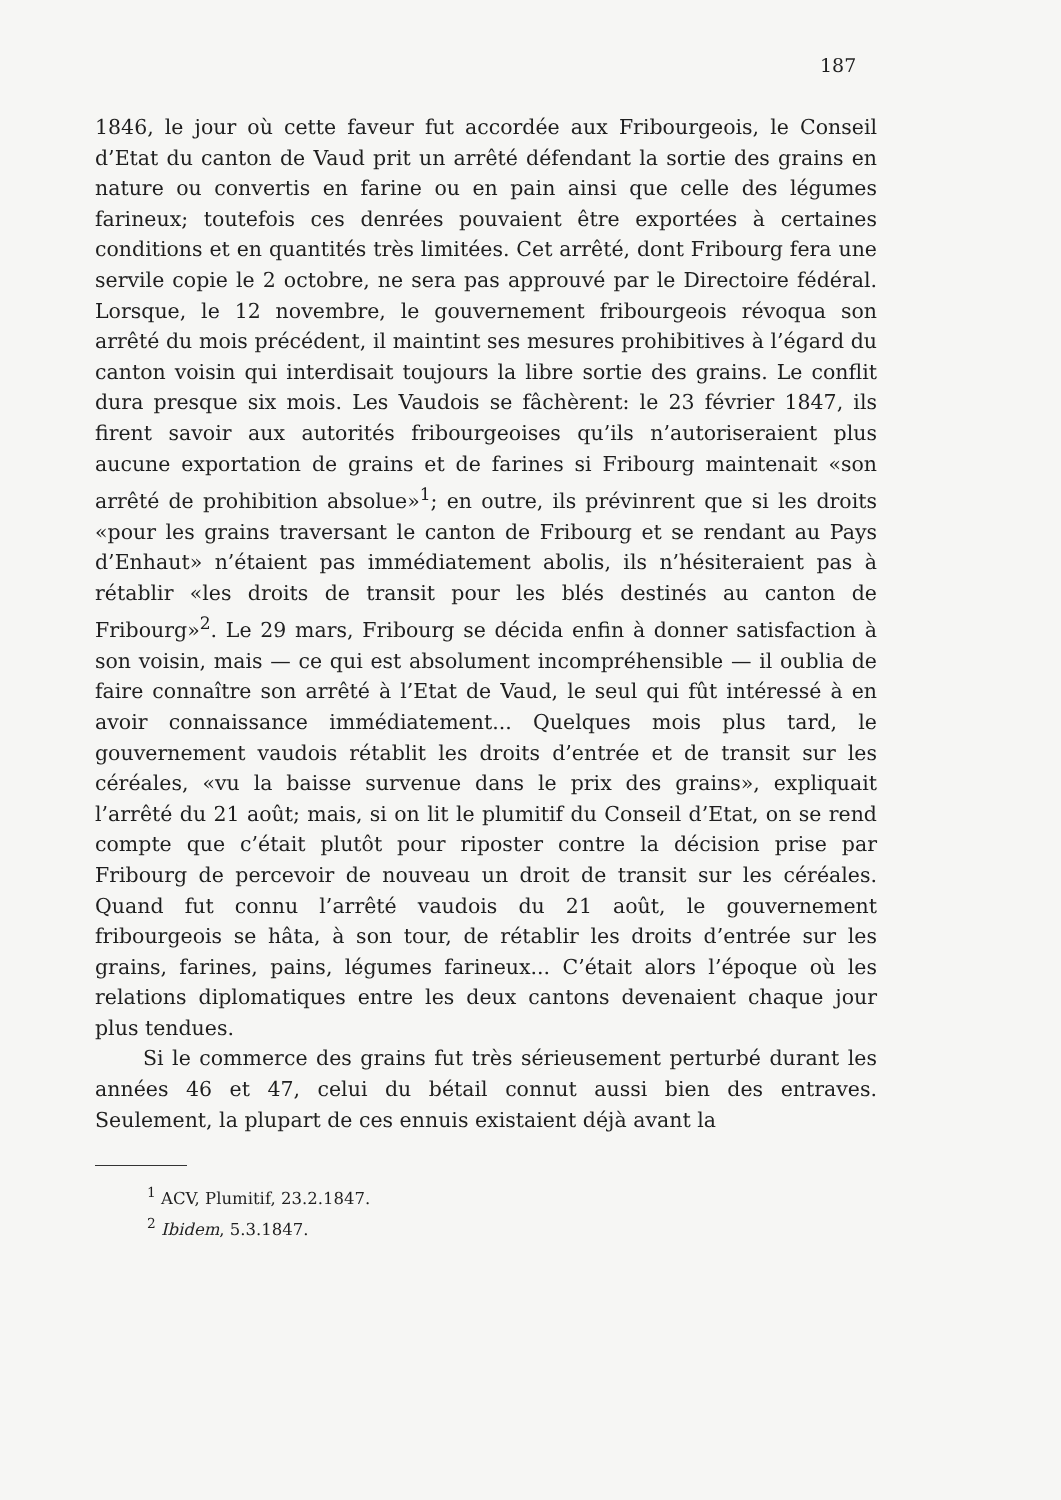187
1846, le jour où cette faveur fut accordée aux Fribourgeois, le Conseil d’Etat du canton de Vaud prit un arrêté défendant la sortie des grains en nature ou convertis en farine ou en pain ainsi que celle des légumes farineux; toutefois ces denrées pouvaient être exportées à certaines conditions et en quantités très limitées. Cet arrêté, dont Fribourg fera une servile copie le 2 octobre, ne sera pas approuvé par le Directoire fédéral. Lorsque, le 12 novembre, le gouvernement fribourgeois révoqua son arrêté du mois précédent, il maintint ses mesures prohibitives à l’égard du canton voisin qui interdisait toujours la libre sortie des grains. Le conflit dura presque six mois. Les Vaudois se fâchèrent: le 23 février 1847, ils firent savoir aux autorités fribourgeoises qu’ils n’autoriseraient plus aucune exportation de grains et de farines si Fribourg maintenait «son arrêté de prohibition absolue»<sup>1</sup>; en outre, ils prévinrent que si les droits «pour les grains traversant le canton de Fribourg et se rendant au Pays d’Enhaut» n’étaient pas immédiatement abolis, ils n’hésiteraient pas à rétablir «les droits de transit pour les blés destinés au canton de Fribourg»<sup>2</sup>. Le 29 mars, Fribourg se décida enfin à donner satisfaction à son voisin, mais — ce qui est absolument incompréhensible — il oublia de faire connaître son arrêté à l’Etat de Vaud, le seul qui fût intéressé à en avoir connaissance immédiatement... Quelques mois plus tard, le gouvernement vaudois rétablit les droits d’entrée et de transit sur les céréales, «vu la baisse survenue dans le prix des grains», expliquait l’arrêté du 21 août; mais, si on lit le plumitif du Conseil d’Etat, on se rend compte que c’était plutôt pour riposter contre la décision prise par Fribourg de percevoir de nouveau un droit de transit sur les céréales. Quand fut connu l’arrêté vaudois du 21 août, le gouvernement fribourgeois se hâta, à son tour, de rétablir les droits d’entrée sur les grains, farines, pains, légumes farineux... C’était alors l’époque où les relations diplomatiques entre les deux cantons devenaient chaque jour plus tendues.
Si le commerce des grains fut très sérieusement perturbé durant les années 46 et 47, celui du bétail connut aussi bien des entraves. Seulement, la plupart de ces ennuis existaient déjà avant la
<sup>1</sup> ACV, Plumitif, 23.2.1847.
<sup>2</sup> Ibidem, 5.3.1847.